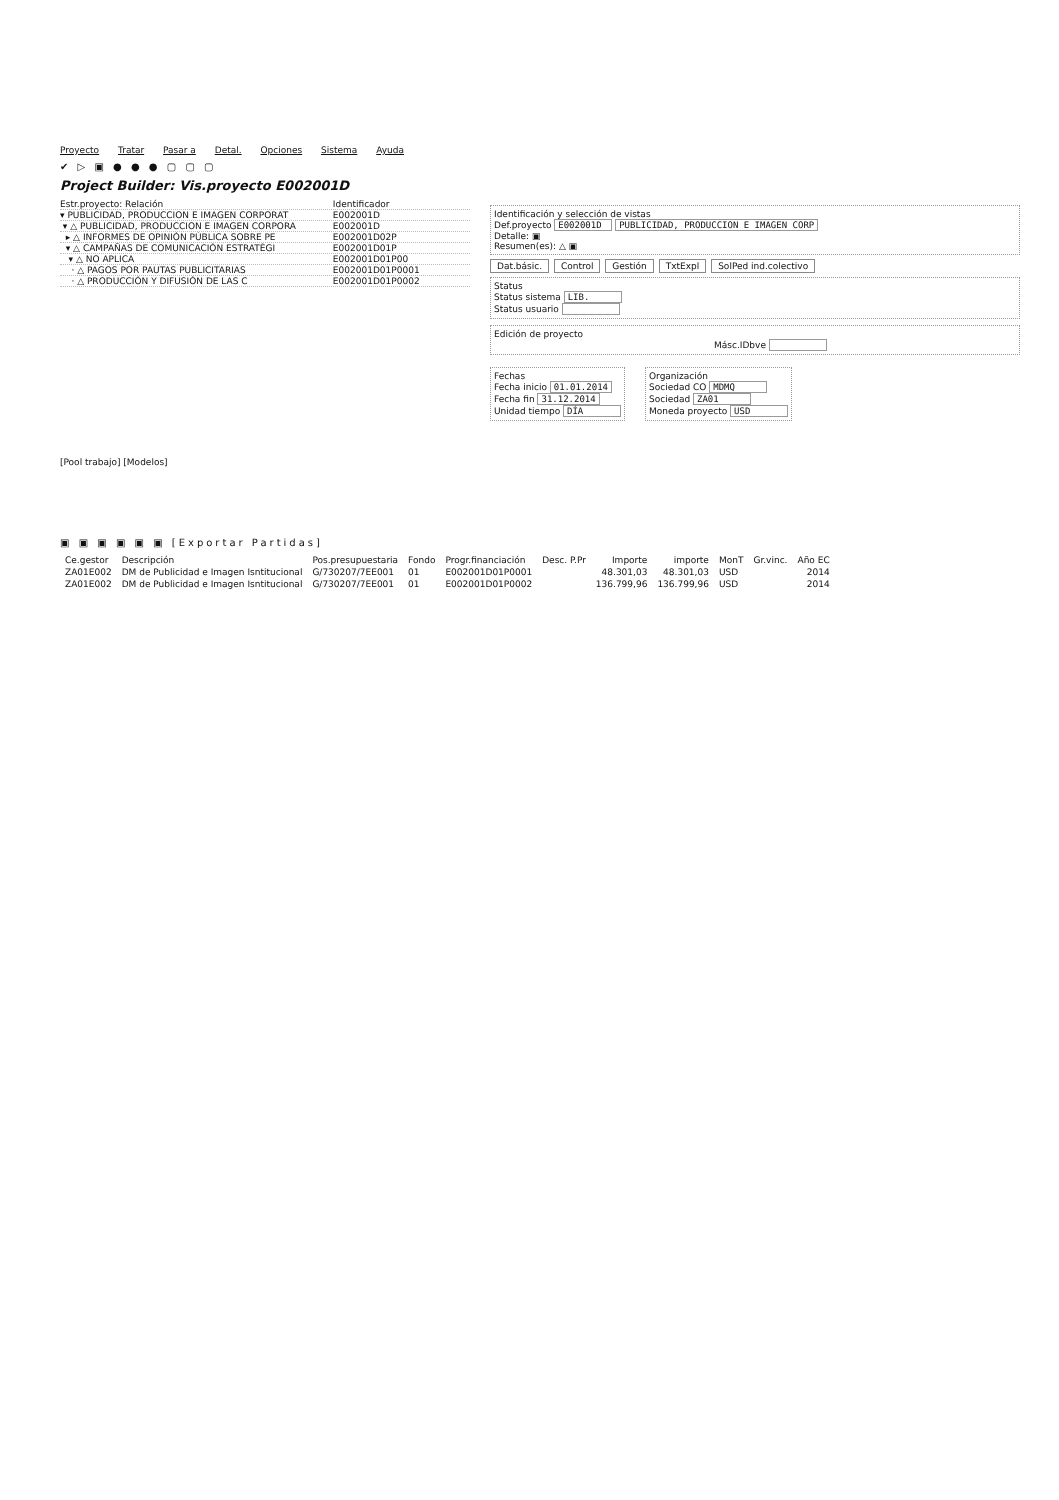Proyecto Tratar Pasar a Detal. Opciones Sistema Ayuda
✔ ▷ ▣ ● ● ● ▢ ▢ ▢
Project Builder: Vis.proyecto E002001D
Estr.proyecto: Relación Identificador
▾ PUBLICIDAD, PRODUCCION E IMAGEN CORPORAT E002001D
▾ △ PUBLICIDAD, PRODUCCION E IMAGEN CORPORA E002001D
▸ △ INFORMES DE OPINIÓN PÚBLICA SOBRE PE E002001D02P
▾ △ CAMPAÑAS DE COMUNICACIÓN ESTRATÉGI E002001D01P
▾ △ NO APLICA E002001D01P00
· △ PAGOS POR PAUTAS PUBLICITARIAS E002001D01P0001
· △ PRODUCCIÓN Y DIFUSIÓN DE LAS C E002001D01P0002
[Pool trabajo] [Modelos]
Identificación y selección de vistas
Def.proyecto E002001D PUBLICIDAD, PRODUCCION E IMAGEN CORP
Detalle: ▣
Resumen(es): △ ▣
Dat.básic. Control Gestión TxtExpl SolPed ind.colectivo
Status
Status sistema LIB.
Status usuario
Edición de proyecto
Másc.IDbve
Fechas
Fecha inicio 01.01.2014
Fecha fin 31.12.2014
Unidad tiempo DÍA
Organización
Sociedad CO MDMQ
Sociedad ZA01
Moneda proyecto USD
▣ ▣ ▣ ▣ ▣ ▣ [Exportar Partidas]
| Ce.gestor | Descripción | Pos.presupuestaria | Fondo | Progr.financiación | Desc. P.Pr | Importe | importe | MonT | Gr.vinc. | Año EC |
| --- | --- | --- | --- | --- | --- | --- | --- | --- | --- | --- |
| ZA01E002 | DM de Publicidad e Imagen Isntitucional | G/730207/7EE001 | 01 | E002001D01P0001 | | 48.301,03 | 48.301,03 | USD | | 2014 |
| ZA01E002 | DM de Publicidad e Imagen Isntitucional | G/730207/7EE001 | 01 | E002001D01P0002 | | 136.799,96 | 136.799,96 | USD | | 2014 |